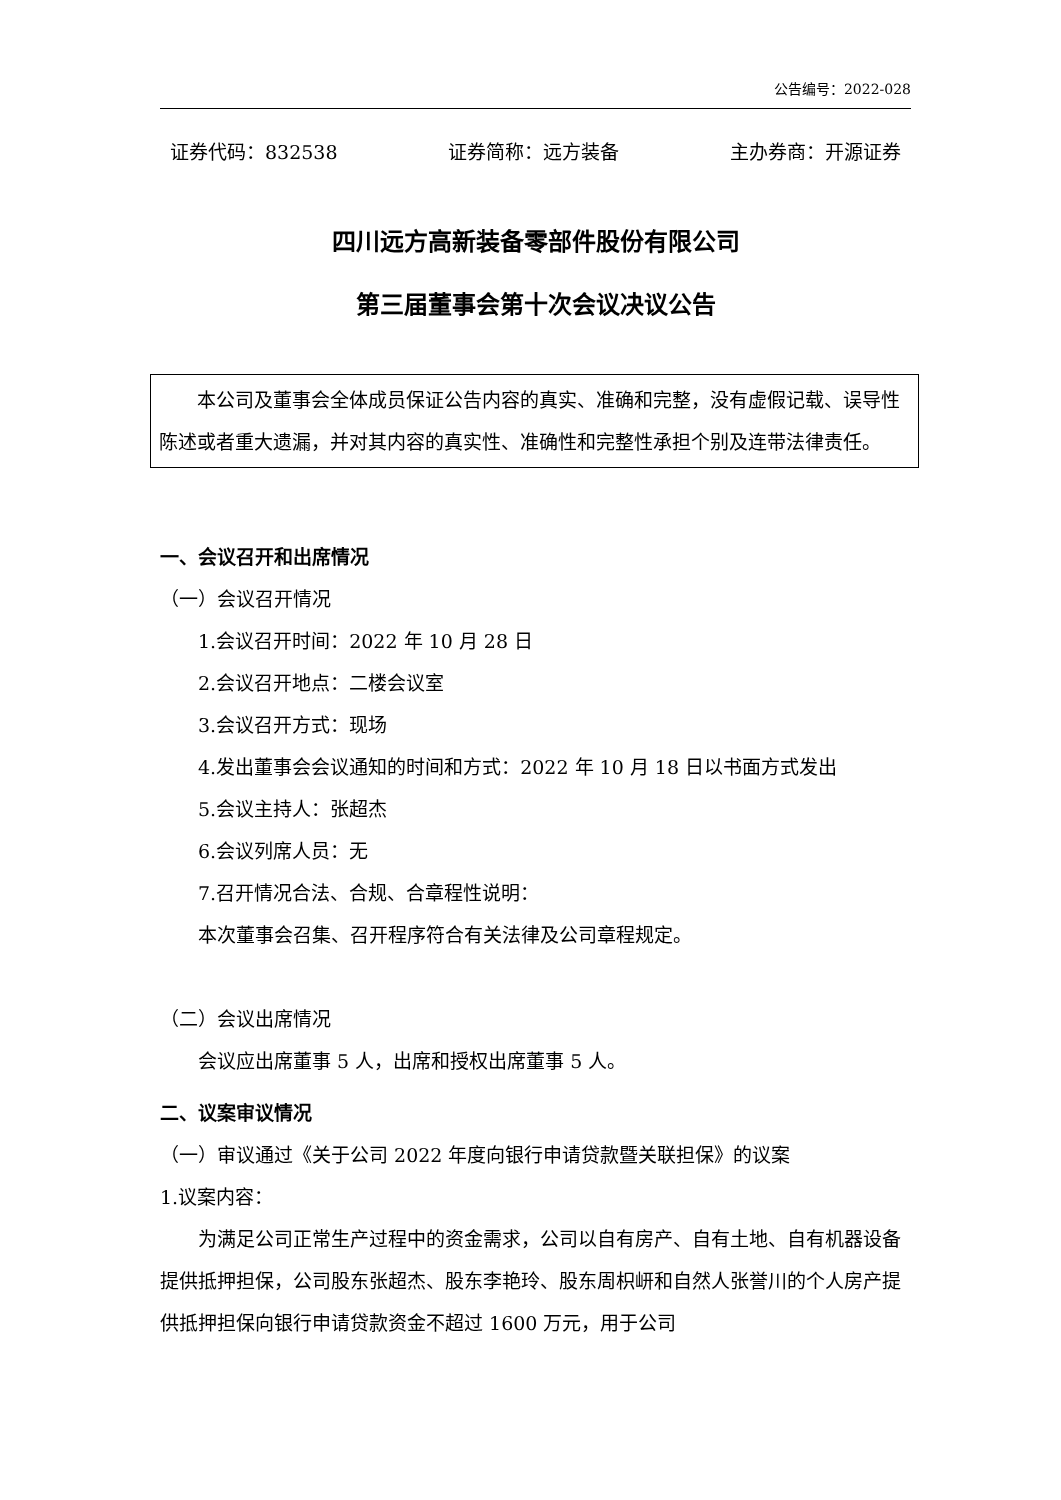公告编号：2022-028
证券代码：832538 证券简称：远方装备 主办券商：开源证券
四川远方高新装备零部件股份有限公司
第三届董事会第十次会议决议公告
本公司及董事会全体成员保证公告内容的真实、准确和完整，没有虚假记载、误导性陈述或者重大遗漏，并对其内容的真实性、准确性和完整性承担个别及连带法律责任。
一、会议召开和出席情况
（一）会议召开情况
1.会议召开时间：2022 年 10 月 28 日
2.会议召开地点：二楼会议室
3.会议召开方式：现场
4.发出董事会会议通知的时间和方式：2022 年 10 月 18 日以书面方式发出
5.会议主持人：张超杰
6.会议列席人员：无
7.召开情况合法、合规、合章程性说明：
本次董事会召集、召开程序符合有关法律及公司章程规定。
（二）会议出席情况
会议应出席董事 5 人，出席和授权出席董事 5 人。
二、议案审议情况
（一）审议通过《关于公司 2022 年度向银行申请贷款暨关联担保》的议案
1.议案内容：
为满足公司正常生产过程中的资金需求，公司以自有房产、自有土地、自有机器设备提供抵押担保，公司股东张超杰、股东李艳玲、股东周枳岍和自然人张誉川的个人房产提供抵押担保向银行申请贷款资金不超过 1600 万元，用于公司